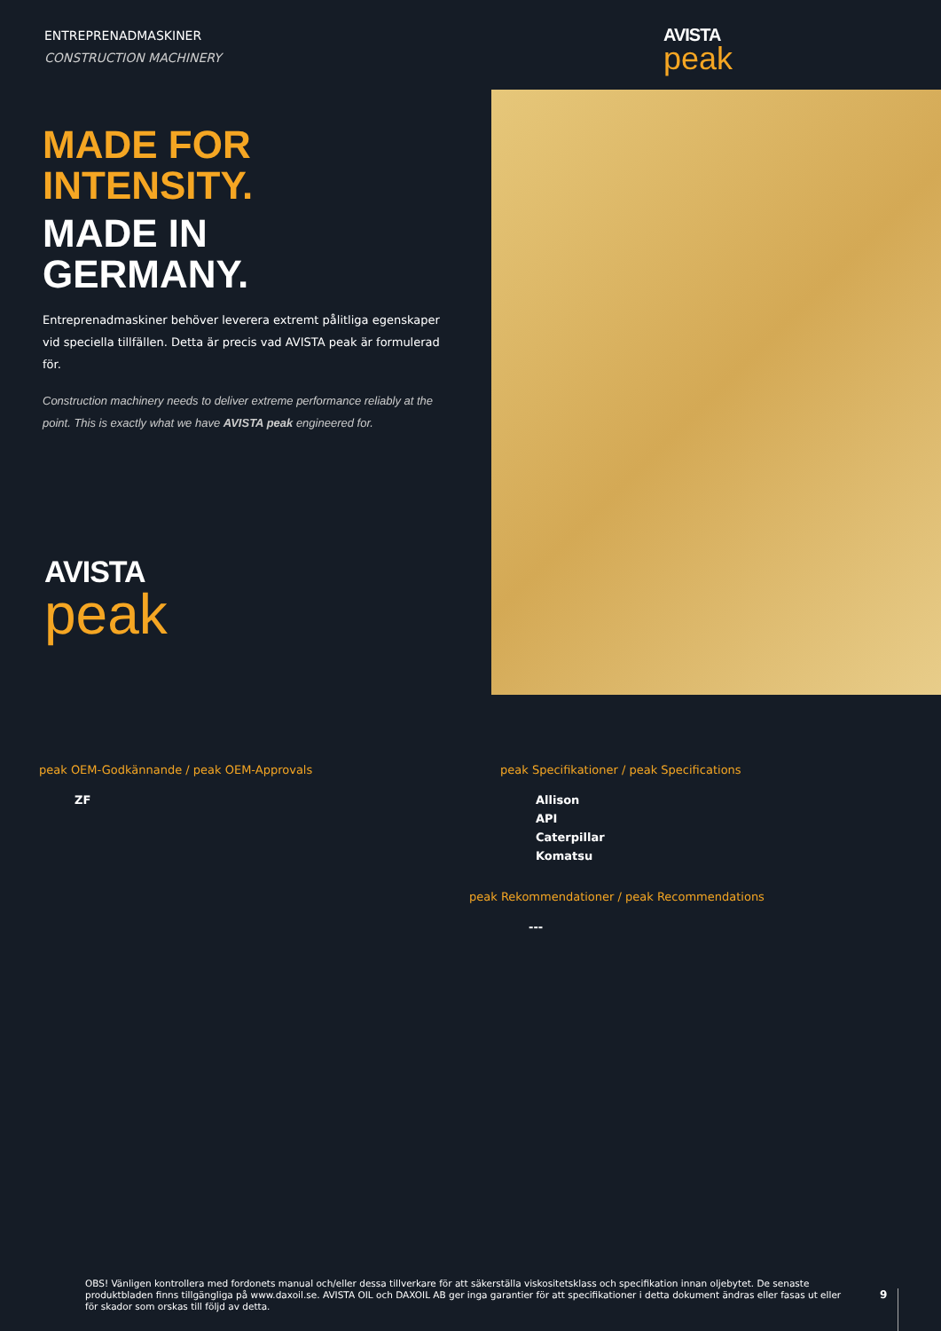ENTREPRENADMASKINER
CONSTRUCTION MACHINERY
AVISTA
peak
MADE FOR
INTENSITY.
MADE IN
GERMANY.
Entreprenadmaskiner behöver leverera extremt pålitliga egenskaper vid speciella tillfällen. Detta är precis vad AVISTA peak är formulerad för.
Construction machinery needs to deliver extreme performance reliably at the point. This is exactly what we have AVISTA peak engineered for.
AVISTA
peak
peak OEM-Godkännande / peak OEM-Approvals
ZF
peak Specifikationer / peak Specifications
Allison
API
Caterpillar
Komatsu
peak Rekommendationer / peak Recommendations
---
OBS! Vänligen kontrollera med fordonets manual och/eller dessa tillverkare för att säkerställa viskositetsklass och specifikation innan oljebytet. De senaste produktbladen finns tillgängliga på www.daxoil.se. AVISTA OIL och DAXOIL AB ger inga garantier för att specifikationer i detta dokument ändras eller fasas ut eller för skador som orskas till följd av detta.
9